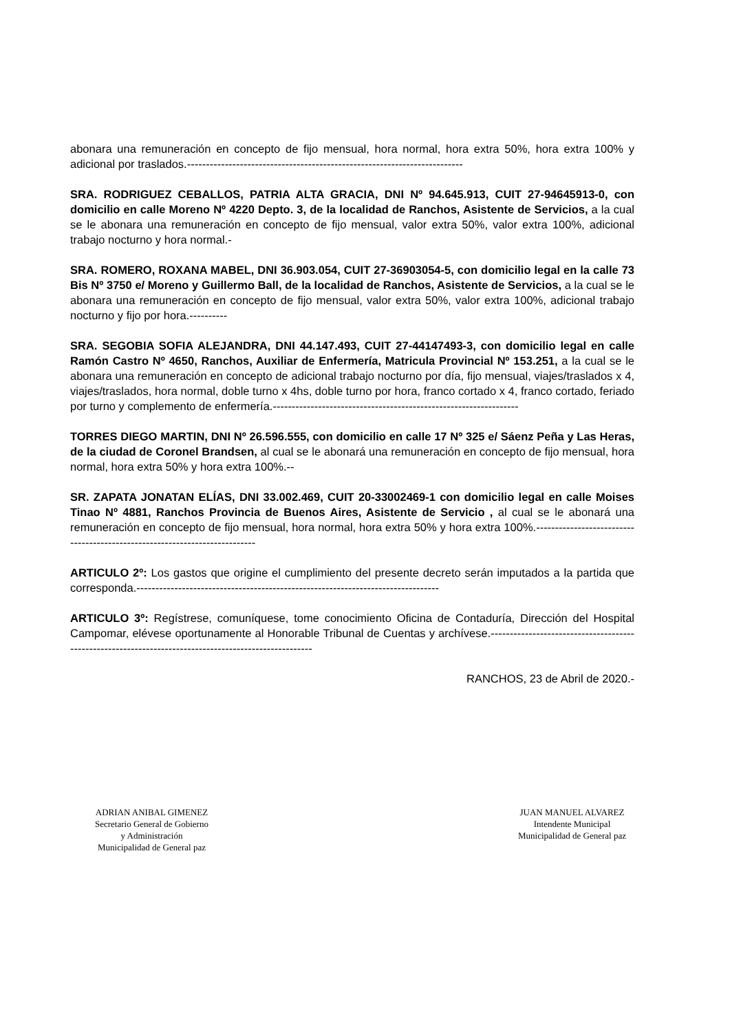abonara una remuneración en concepto de fijo mensual, hora normal, hora extra 50%, hora extra 100% y adicional por traslados.-------------------------------------------------------------------------
SRA. RODRIGUEZ CEBALLOS, PATRIA ALTA GRACIA, DNI Nº 94.645.913, CUIT 27-94645913-0, con domicilio en calle Moreno Nº 4220 Depto. 3, de la localidad de Ranchos, Asistente de Servicios, a la cual se le abonara una remuneración en concepto de fijo mensual, valor extra 50%, valor extra 100%, adicional trabajo nocturno y hora normal.-
SRA. ROMERO, ROXANA MABEL, DNI 36.903.054, CUIT 27-36903054-5, con domicilio legal en la calle 73 Bis Nº 3750 e/ Moreno y Guillermo Ball, de la localidad de Ranchos, Asistente de Servicios, a la cual se le abonara una remuneración en concepto de fijo mensual, valor extra 50%, valor extra 100%, adicional trabajo nocturno y fijo por hora.----------
SRA. SEGOBIA SOFIA ALEJANDRA, DNI 44.147.493, CUIT 27-44147493-3, con domicilio legal en calle Ramón Castro Nº 4650, Ranchos, Auxiliar de Enfermería, Matricula Provincial Nº 153.251, a la cual se le abonara una remuneración en concepto de adicional trabajo nocturno por día, fijo mensual, viajes/traslados x 4, viajes/traslados, hora normal, doble turno x 4hs, doble turno por hora, franco cortado x 4, franco cortado, feriado por turno y complemento de enfermería.-----------------------------------------------------------------
TORRES DIEGO MARTIN, DNI Nº 26.596.555, con domicilio en calle 17 Nº 325 e/ Sáenz Peña y Las Heras, de la ciudad de Coronel Brandsen, al cual se le abonará una remuneración en concepto de fijo mensual, hora normal, hora extra 50% y hora extra 100%.--
SR. ZAPATA JONATAN ELÍAS, DNI 33.002.469, CUIT 20-33002469-1 con domicilio legal en calle Moises Tinao Nº 4881, Ranchos Provincia de Buenos Aires, Asistente de Servicio , al cual se le abonará una remuneración en concepto de fijo mensual, hora normal, hora extra 50% y hora extra 100%.---------------------------------------------------------------------------
ARTICULO 2º: Los gastos que origine el cumplimiento del presente decreto serán imputados a la partida que corresponda.--------------------------------------------------------------------------------
ARTICULO 3º: Regístrese, comuníquese, tome conocimiento Oficina de Contaduría, Dirección del Hospital Campomar, elévese oportunamente al Honorable Tribunal de Cuentas y archívese.------------------------------------------------------------------------------------------------------
RANCHOS, 23 de Abril de 2020.-
ADRIAN ANIBAL GIMENEZ
Secretario General de Gobierno
y Administración
Municipalidad de General paz
JUAN MANUEL ALVAREZ
Intendente Municipal
Municipalidad de General paz